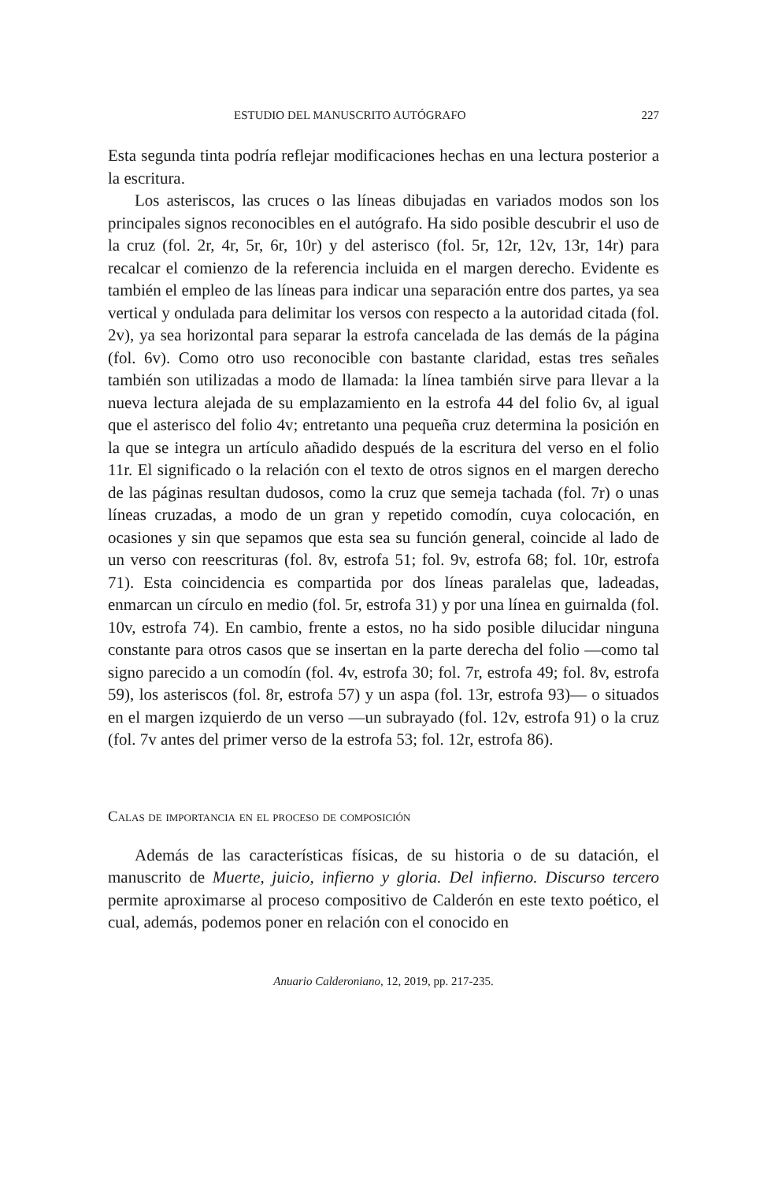ESTUDIO DEL MANUSCRITO AUTÓGRAFO 227
Esta segunda tinta podría reflejar modificaciones hechas en una lectura posterior a la escritura.
Los asteriscos, las cruces o las líneas dibujadas en variados modos son los principales signos reconocibles en el autógrafo. Ha sido posible descubrir el uso de la cruz (fol. 2r, 4r, 5r, 6r, 10r) y del asterisco (fol. 5r, 12r, 12v, 13r, 14r) para recalcar el comienzo de la referencia incluida en el margen derecho. Evidente es también el empleo de las líneas para indicar una separación entre dos partes, ya sea vertical y ondulada para delimitar los versos con respecto a la autoridad citada (fol. 2v), ya sea horizontal para separar la estrofa cancelada de las demás de la página (fol. 6v). Como otro uso reconocible con bastante claridad, estas tres señales también son utilizadas a modo de llamada: la línea también sirve para llevar a la nueva lectura alejada de su emplazamiento en la estrofa 44 del folio 6v, al igual que el asterisco del folio 4v; entretanto una pequeña cruz determina la posición en la que se integra un artículo añadido después de la escritura del verso en el folio 11r. El significado o la relación con el texto de otros signos en el margen derecho de las páginas resultan dudosos, como la cruz que semeja tachada (fol. 7r) o unas líneas cruzadas, a modo de un gran y repetido comodín, cuya colocación, en ocasiones y sin que sepamos que esta sea su función general, coincide al lado de un verso con reescrituras (fol. 8v, estrofa 51; fol. 9v, estrofa 68; fol. 10r, estrofa 71). Esta coincidencia es compartida por dos líneas paralelas que, ladeadas, enmarcan un círculo en medio (fol. 5r, estrofa 31) y por una línea en guirnalda (fol. 10v, estrofa 74). En cambio, frente a estos, no ha sido posible dilucidar ninguna constante para otros casos que se insertan en la parte derecha del folio —como tal signo parecido a un comodín (fol. 4v, estrofa 30; fol. 7r, estrofa 49; fol. 8v, estrofa 59), los asteriscos (fol. 8r, estrofa 57) y un aspa (fol. 13r, estrofa 93)— o situados en el margen izquierdo de un verso —un subrayado (fol. 12v, estrofa 91) o la cruz (fol. 7v antes del primer verso de la estrofa 53; fol. 12r, estrofa 86).
Calas de importancia en el proceso de composición
Además de las características físicas, de su historia o de su datación, el manuscrito de Muerte, juicio, infierno y gloria. Del infierno. Discurso tercero permite aproximarse al proceso compositivo de Calderón en este texto poético, el cual, además, podemos poner en relación con el conocido en
Anuario Calderoniano, 12, 2019, pp. 217-235.